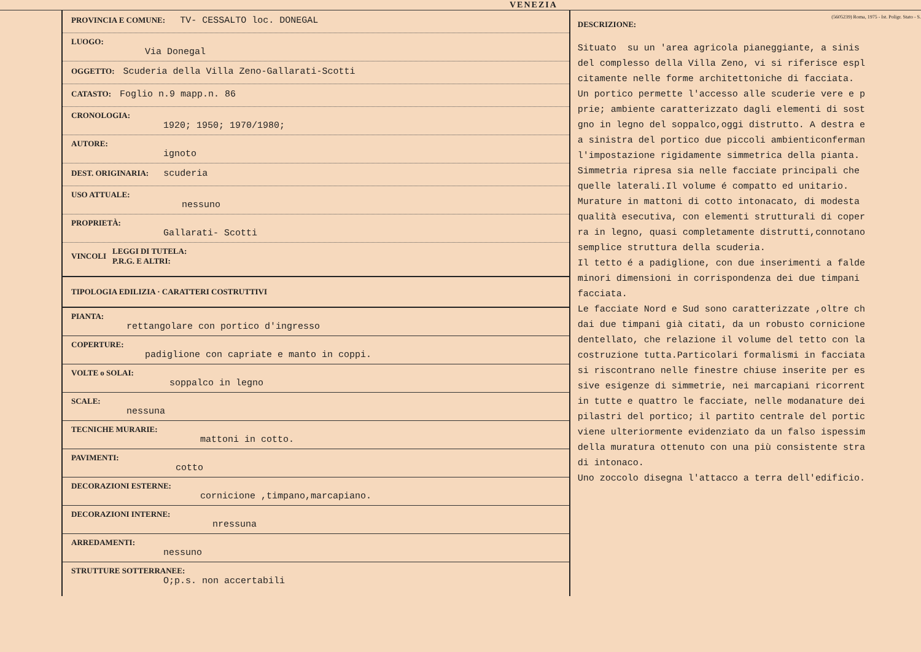VENEZIA
PROVINCIA E COMUNE: TV- CESSALTO loc. DONEGAL
LUOGO:
Via Donegal
OGGETTO: Scuderia della Villa Zeno-Gallarati-Scotti
CATASTO: Foglio n.9 mapp.n. 86
CRONOLOGIA:
1920; 1950; 1970/1980;
AUTORE:
ignoto
DEST. ORIGINARIA: scuderia
USO ATTUALE:
nessuno
PROPRIETÀ:
Gallarati- Scotti
VINCOLI
LEGGI DI TUTELA:
P.R.G. E ALTRI:
TIPOLOGIA EDILIZIA · CARATTERI COSTRUTTIVI
PIANTA:
rettangolare con portico d'ingresso
COPERTURE:
padiglione con capriate e manto in coppi.
VOLTE o SOLAI:
soppalco in legno
SCALE:
nessuna
TECNICHE MURARIE:
mattoni in cotto.
PAVIMENTI:
cotto
DECORAZIONI ESTERNE:
cornicione ,timpano,marcapiano.
DECORAZIONI INTERNE:
nressuna
ARREDAMENTI:
nessuno
STRUTTURE SOTTERRANEE:
O;p.s. non accertabili
(5605239) Roma, 1975 - Ist. Poligr. Stato - S.
DESCRIZIONE:
Situato su un 'area agricola pianeggiante, a sinis del complesso della Villa Zeno, vi si riferisce espl citamente nelle forme architettoniche di facciata. Un portico permette l'accesso alle scuderie vere e p prie; ambiente caratterizzato dagli elementi di sost gno in legno del soppalco,oggi distrutto. A destra e a sinistra del portico due piccoli ambienticonferman l'impostazione rigidamente simmetrica della pianta. Simmetria ripresa sia nelle facciate principali che quelle laterali.Il volume é compatto ed unitario. Murature in mattoni di cotto intonacato, di modesta qualità esecutiva, con elementi strutturali di coper ra in legno, quasi completamente distrutti,connotano semplice struttura della scuderia. Il tetto é a padiglione, con due inserimenti a falde minori dimensioni in corrispondenza dei due timpani facciata. Le facciate Nord e Sud sono caratterizzate ,oltre ch dai due timpani già citati, da un robusto cornicione dentellato, che relazione il volume del tetto con la costruzione tutta.Particolari formalismi in facciata si riscontrano nelle finestre chiuse inserite per es sive esigenze di simmetrie, nei marcapiani ricorrent in tutte e quattro le facciate, nelle modanature dei pilastri del portico; il partito centrale del portic viene ulteriormente evidenziato da un falso ispessim della muratura ottenuto con una più consistente stra di intonaco. Uno zoccolo disegna l'attacco a terra dell'edificio.